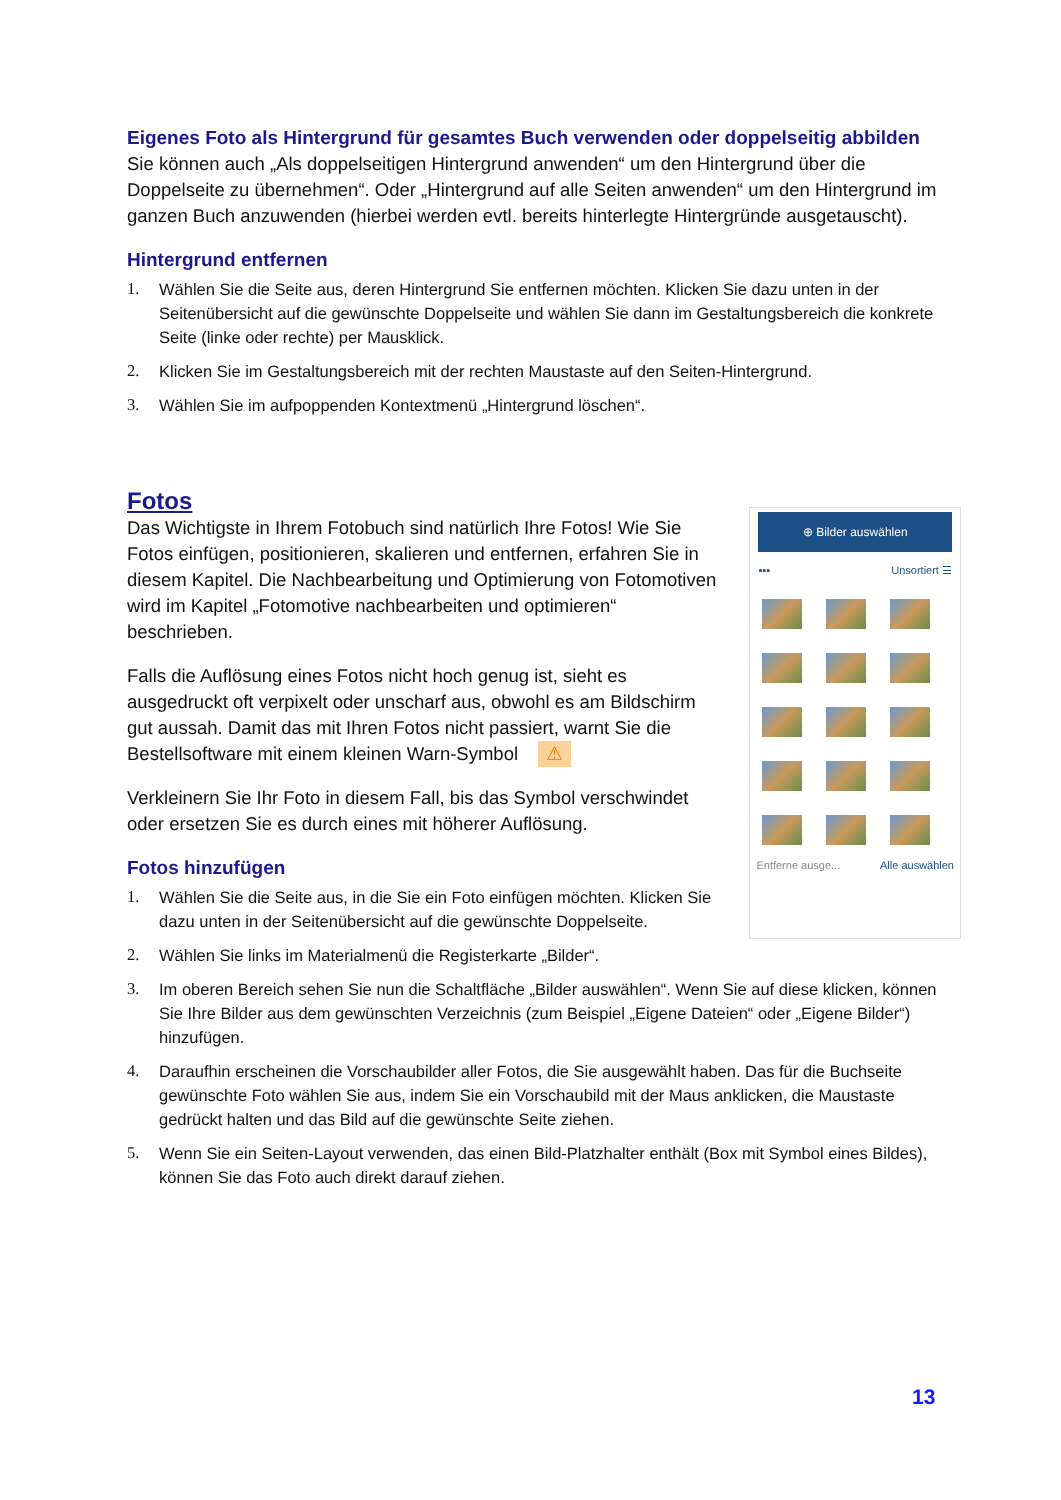Eigenes Foto als Hintergrund für gesamtes Buch verwenden oder doppelseitig abbilden
Sie können auch „Als doppelseitigen Hintergrund anwenden“ um den Hintergrund über die Doppelseite zu übernehmen“. Oder „Hintergrund auf alle Seiten anwenden“ um den Hintergrund im ganzen Buch anzuwenden (hierbei werden evtl. bereits hinterlegte Hintergründe ausgetauscht).
Hintergrund entfernen
1. Wählen Sie die Seite aus, deren Hintergrund Sie entfernen möchten. Klicken Sie dazu unten in der Seitenübersicht auf die gewünschte Doppelseite und wählen Sie dann im Gestaltungsbereich die konkrete Seite (linke oder rechte) per Mausklick.
2. Klicken Sie im Gestaltungsbereich mit der rechten Maustaste auf den Seiten-Hintergrund.
3. Wählen Sie im aufpoppenden Kontextmenü „Hintergrund löschen“.
Fotos
Das Wichtigste in Ihrem Fotobuch sind natürlich Ihre Fotos! Wie Sie Fotos einfügen, positionieren, skalieren und entfernen, erfahren Sie in diesem Kapitel. Die Nachbearbeitung und Optimierung von Fotomotiven wird im Kapitel „Fotomotive nachbearbeiten und optimieren“ beschrieben.
Falls die Auflösung eines Fotos nicht hoch genug ist, sieht es ausgedruckt oft verpixelt oder unscharf aus, obwohl es am Bildschirm gut aussah. Damit das mit Ihren Fotos nicht passiert, warnt Sie die Bestellsoftware mit einem kleinen Warn-Symbol ⚠
Verkleinern Sie Ihr Foto in diesem Fall, bis das Symbol verschwindet oder ersetzen Sie es durch eines mit höherer Auflösung.
Fotos hinzufügen
1. Wählen Sie die Seite aus, in die Sie ein Foto einfügen möchten. Klicken Sie dazu unten in der Seitenübersicht auf die gewünschte Doppelseite.
⊕ Bilder auswählen
▪▪▪ Unsortiert ☰
Entferne ausge... Alle auswählen
2. Wählen Sie links im Materialmenü die Registerkarte „Bilder“.
3. Im oberen Bereich sehen Sie nun die Schaltfläche „Bilder auswählen“. Wenn Sie auf diese klicken, können Sie Ihre Bilder aus dem gewünschten Verzeichnis (zum Beispiel „Eigene Dateien“ oder „Eigene Bilder“) hinzufügen.
4. Daraufhin erscheinen die Vorschaubilder aller Fotos, die Sie ausgewählt haben. Das für die Buchseite gewünschte Foto wählen Sie aus, indem Sie ein Vorschaubild mit der Maus anklicken, die Maustaste gedrückt halten und das Bild auf die gewünschte Seite ziehen.
5. Wenn Sie ein Seiten-Layout verwenden, das einen Bild-Platzhalter enthält (Box mit Symbol eines Bildes), können Sie das Foto auch direkt darauf ziehen.
13